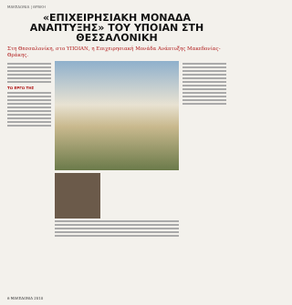ΜΑΚΕΔΟΝΙΑ | ΘΡΑΚΗ
«ΕΠΙΧΕΙΡΗΣΙΑΚΗ ΜΟΝΑΔΑ ΑΝΑΠΤΥΞΗΣ» ΤΟΥ ΥΠΟΙΑΝ ΣΤΗ ΘΕΣΣΑΛΟΝΙΚΗ
Στη Θεσσαλονίκη, στο ΥΠΟΙΑΝ, η Επιχειρησιακή Μονάδα Ανάπτυξης Μακεδονίας-Θράκης.
ΤΟ ΕΡΓΟ ΤΗΣ
6 ΜΑΚΕΔΟΝΙΑ 2010